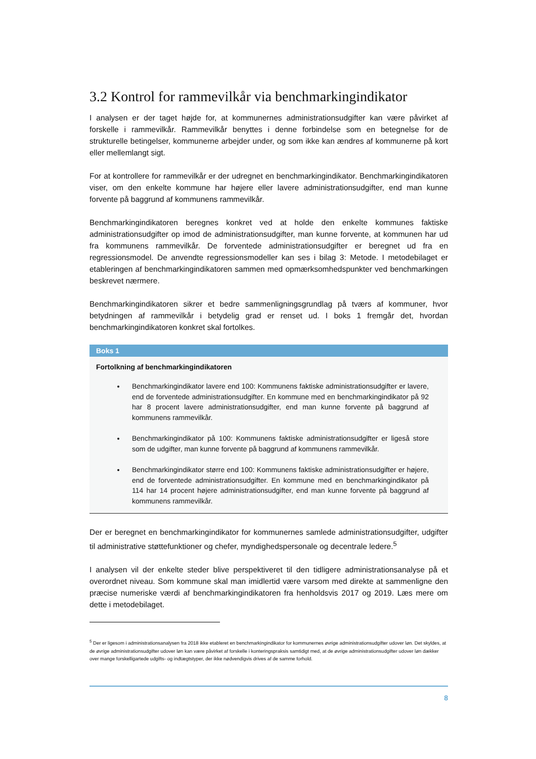3.2 Kontrol for rammevilkår via benchmarkingindikator
I analysen er der taget højde for, at kommunernes administrationsudgifter kan være påvirket af forskelle i rammevilkår. Rammevilkår benyttes i denne forbindelse som en betegnelse for de strukturelle betingelser, kommunerne arbejder under, og som ikke kan ændres af kommunerne på kort eller mellemlangt sigt.
For at kontrollere for rammevilkår er der udregnet en benchmarkingindikator. Benchmarkingindikatoren viser, om den enkelte kommune har højere eller lavere administrationsudgifter, end man kunne forvente på baggrund af kommunens rammevilkår.
Benchmarkingindikatoren beregnes konkret ved at holde den enkelte kommunes faktiske administrationsudgifter op imod de administrationsudgifter, man kunne forvente, at kommunen har ud fra kommunens rammevilkår. De forventede administrationsudgifter er beregnet ud fra en regressionsmodel. De anvendte regressionsmodeller kan ses i bilag 3: Metode. I metodebilaget er etableringen af benchmarkingindikatoren sammen med opmærksomhedspunkter ved benchmarkingen beskrevet nærmere.
Benchmarkingindikatoren sikrer et bedre sammenligningsgrundlag på tværs af kommuner, hvor betydningen af rammevilkår i betydelig grad er renset ud. I boks 1 fremgår det, hvordan benchmarkingindikatoren konkret skal fortolkes.
Boks 1
Fortolkning af benchmarkingindikatoren
Benchmarkingindikator lavere end 100: Kommunens faktiske administrationsudgifter er lavere, end de forventede administrationsudgifter. En kommune med en benchmarkingindikator på 92 har 8 procent lavere administrationsudgifter, end man kunne forvente på baggrund af kommunens rammevilkår.
Benchmarkingindikator på 100: Kommunens faktiske administrationsudgifter er ligeså store som de udgifter, man kunne forvente på baggrund af kommunens rammevilkår.
Benchmarkingindikator større end 100: Kommunens faktiske administrationsudgifter er højere, end de forventede administrationsudgifter. En kommune med en benchmarkingindikator på 114 har 14 procent højere administrationsudgifter, end man kunne forvente på baggrund af kommunens rammevilkår.
Der er beregnet en benchmarkingindikator for kommunernes samlede administrationsudgifter, udgifter til administrative støttefunktioner og chefer, myndighedspersonale og decentrale ledere.<sup>5</sup>
I analysen vil der enkelte steder blive perspektiveret til den tidligere administrationsanalyse på et overordnet niveau. Som kommune skal man imidlertid være varsom med direkte at sammenligne den præcise numeriske værdi af benchmarkingindikatoren fra henholdsvis 2017 og 2019. Læs mere om dette i metodebilaget.
<sup>5</sup> Der er ligesom i administrationsanalysen fra 2018 ikke etableret en benchmarkingindikator for kommunernes øvrige administrationsudgifter udover løn. Det skyldes, at de øvrige administrationsudgifter udover løn kan være påvirket af forskelle i konteringspraksis samtidigt med, at de øvrige administrationsudgifter udover løn dækker over mange forskelligartede udgifts- og indtægtstyper, der ikke nødvendigvis drives af de samme forhold.
8